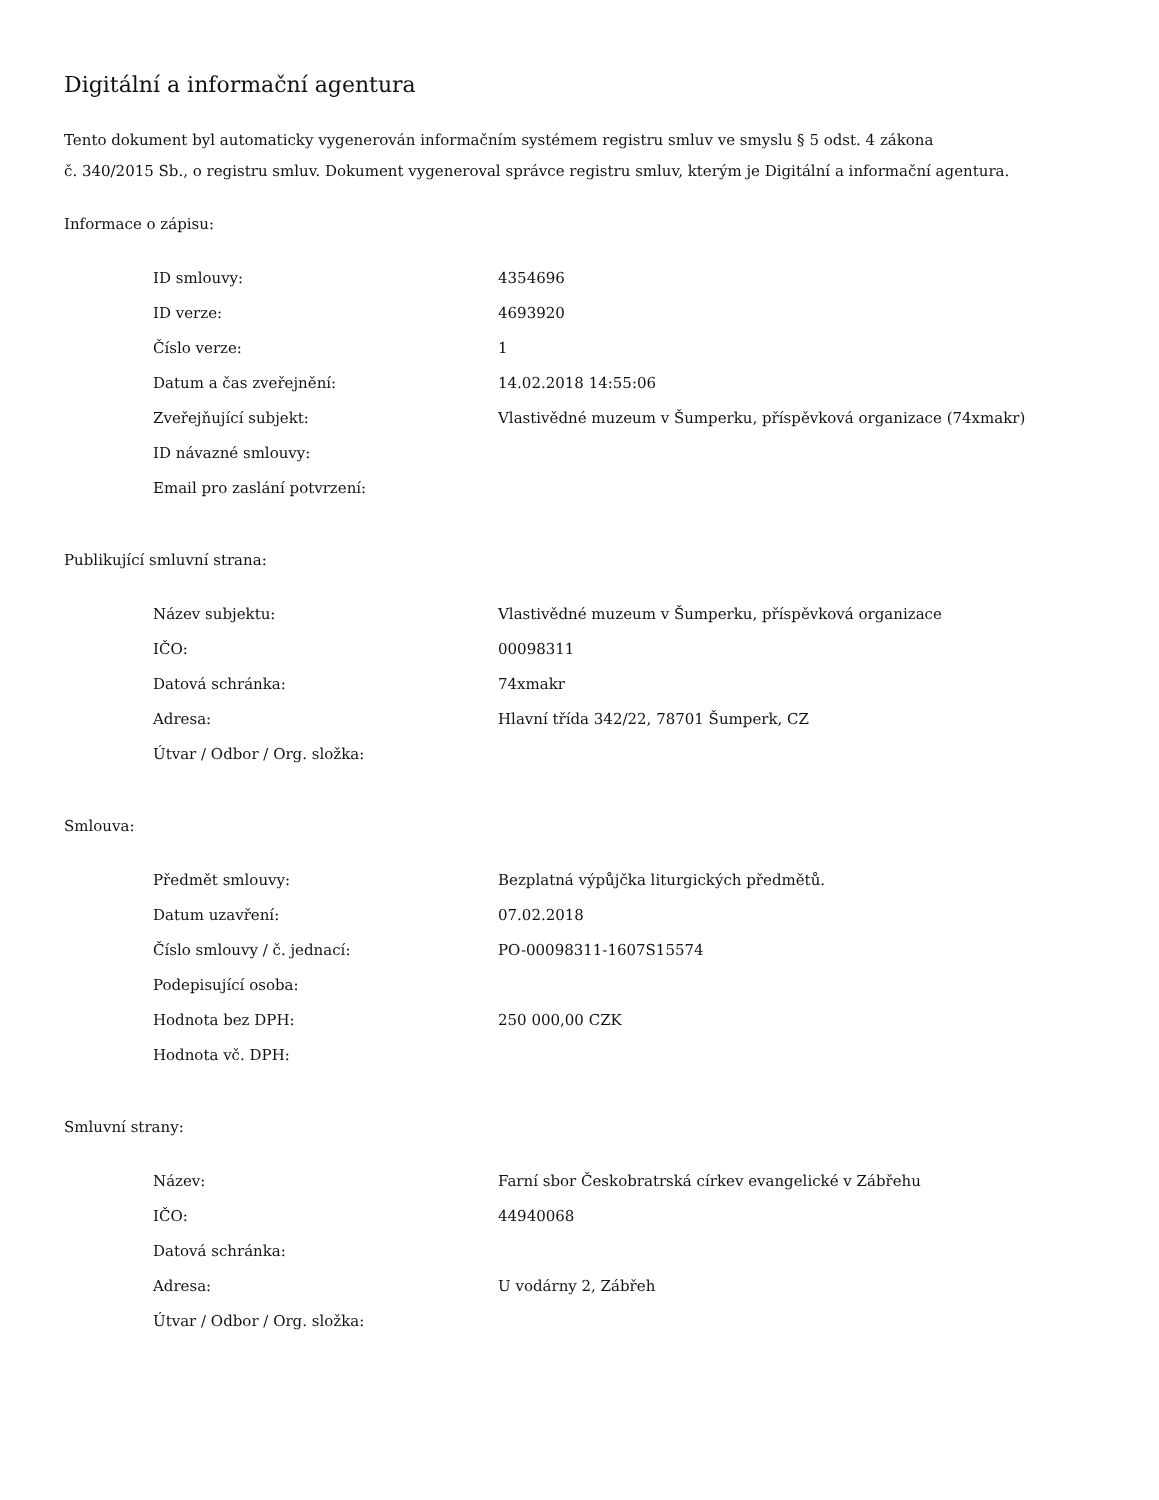Digitální a informační agentura
Tento dokument byl automaticky vygenerován informačním systémem registru smluv ve smyslu § 5 odst. 4 zákona
č. 340/2015 Sb., o registru smluv. Dokument vygeneroval správce registru smluv, kterým je Digitální a informační agentura.
Informace o zápisu:
| ID smlouvy: | 4354696 |
| ID verze: | 4693920 |
| Číslo verze: | 1 |
| Datum a čas zveřejnění: | 14.02.2018 14:55:06 |
| Zveřejňující subjekt: | Vlastivědné muzeum v Šumperku, příspěvková organizace (74xmakr) |
| ID návazné smlouvy: | |
| Email pro zaslání potvrzení: | |
Publikující smluvní strana:
| Název subjektu: | Vlastivědné muzeum v Šumperku, příspěvková organizace |
| IČO: | 00098311 |
| Datová schránka: | 74xmakr |
| Adresa: | Hlavní třída 342/22, 78701 Šumperk, CZ |
| Útvar / Odbor / Org. složka: | |
Smlouva:
| Předmět smlouvy: | Bezplatná výpůjčka liturgických předmětů. |
| Datum uzavření: | 07.02.2018 |
| Číslo smlouvy / č. jednací: | PO-00098311-1607S15574 |
| Podepisující osoba: | |
| Hodnota bez DPH: | 250 000,00 CZK |
| Hodnota vč. DPH: | |
Smluvní strany:
| Název: | Farní sbor Českobratrská církev evangelické v Zábřehu |
| IČO: | 44940068 |
| Datová schránka: | |
| Adresa: | U vodárny 2, Zábřeh |
| Útvar / Odbor / Org. složka: | |